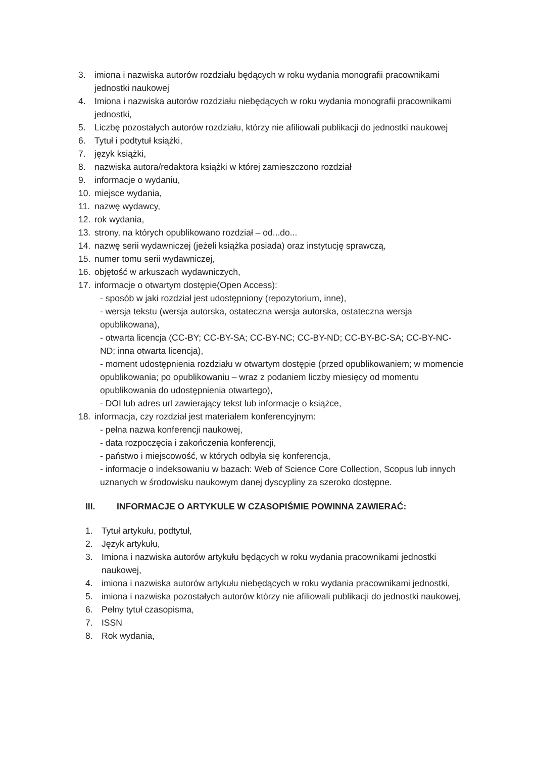3. imiona i nazwiska autorów rozdziału będących w roku wydania monografii pracownikami jednostki naukowej
4. Imiona i nazwiska autorów rozdziału niebędących w roku wydania monografii pracownikami jednostki,
5. Liczbę pozostałych autorów rozdziału, którzy nie afiliowali publikacji do jednostki naukowej
6. Tytuł i podtytuł książki,
7. język książki,
8. nazwiska autora/redaktora książki w której zamieszczono rozdział
9. informacje o wydaniu,
10. miejsce wydania,
11. nazwę wydawcy,
12. rok wydania,
13. strony, na których opublikowano rozdział – od...do...
14. nazwę serii wydawniczej (jeżeli książka posiada) oraz instytucję sprawczą,
15. numer tomu serii wydawniczej,
16. objętość w arkuszach wydawniczych,
17. informacje o otwartym dostępie(Open Access):
- sposób w jaki rozdział jest udostępniony (repozytorium, inne),
- wersja tekstu (wersja autorska, ostateczna wersja autorska, ostateczna wersja opublikowana),
- otwarta licencja (CC-BY; CC-BY-SA; CC-BY-NC; CC-BY-ND; CC-BY-BC-SA; CC-BY-NC-ND; inna otwarta licencja),
- moment udostępnienia rozdziału w otwartym dostępie (przed opublikowaniem; w momencie opublikowania; po opublikowaniu – wraz z podaniem liczby miesięcy od momentu opublikowania do udostępnienia otwartego),
- DOI lub adres url zawierający tekst lub informacje o książce,
18. informacja, czy rozdział jest materiałem konferencyjnym:
- pełna nazwa konferencji naukowej,
- data rozpoczęcia i zakończenia konferencji,
- państwo i miejscowość, w których odbyła się konferencja,
- informacje o indeksowaniu w bazach: Web of Science Core Collection, Scopus lub innych uznanych w środowisku naukowym danej dyscypliny za szeroko dostępne.
III. INFORMACJE O ARTYKULE W CZASOPIŚMIE POWINNA ZAWIERAĆ:
1. Tytuł artykułu, podtytuł,
2. Język artykułu,
3. Imiona i nazwiska autorów artykułu będących w roku wydania pracownikami jednostki naukowej,
4. imiona i nazwiska autorów artykułu niebędących w roku wydania pracownikami jednostki,
5. imiona i nazwiska pozostałych autorów którzy nie afiliowali publikacji do jednostki naukowej,
6. Pełny tytuł czasopisma,
7. ISSN
8. Rok wydania,